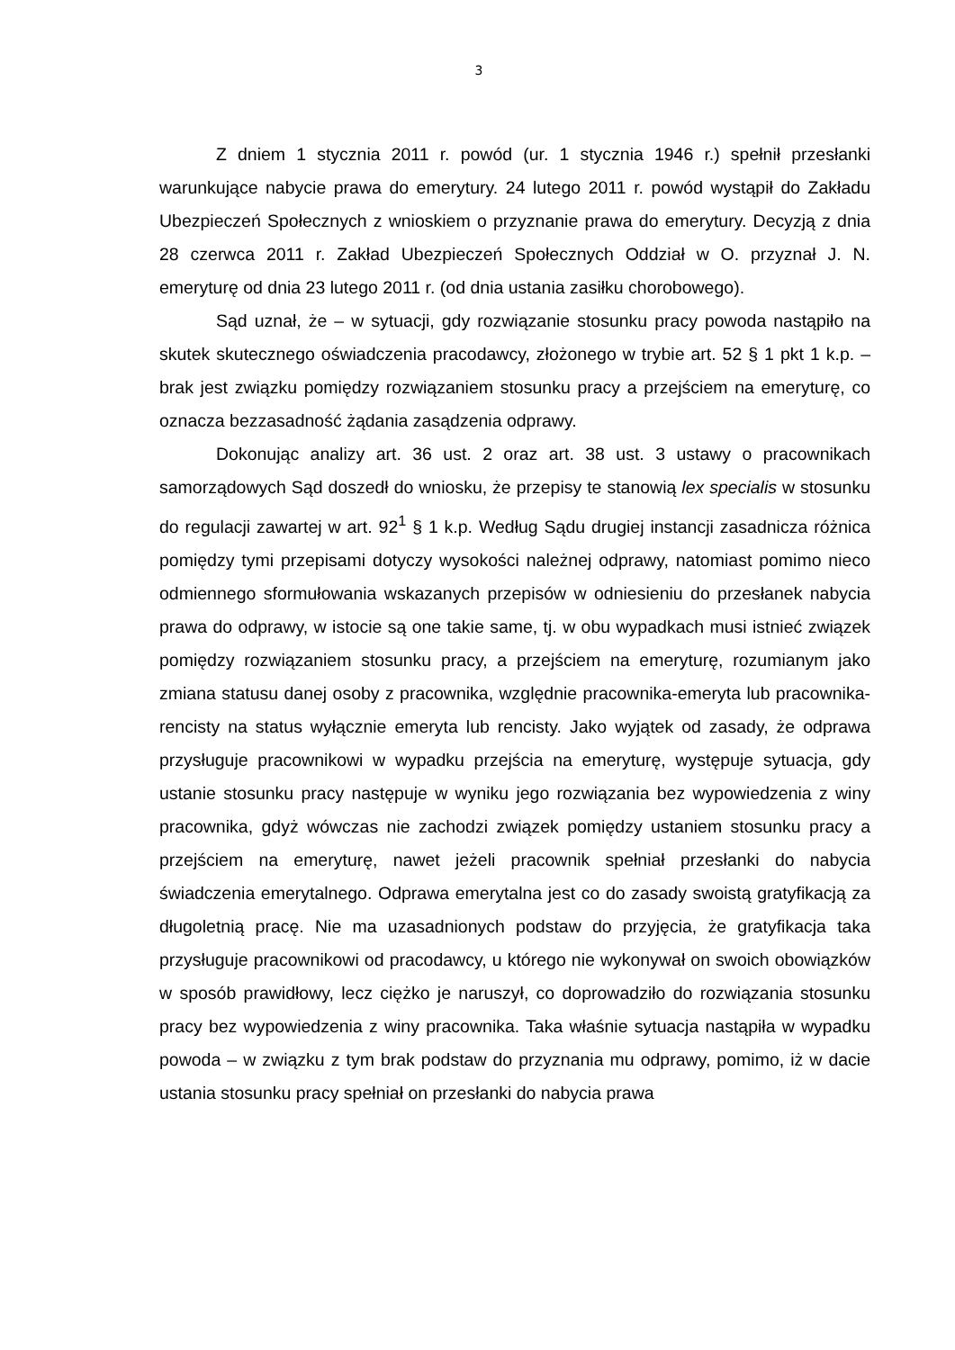3
Z dniem 1 stycznia 2011 r. powód (ur. 1 stycznia 1946 r.) spełnił przesłanki warunkujące nabycie prawa do emerytury. 24 lutego 2011 r. powód wystąpił do Zakładu Ubezpieczeń Społecznych z wnioskiem o przyznanie prawa do emerytury. Decyzją z dnia 28 czerwca 2011 r. Zakład Ubezpieczeń Społecznych Oddział w O. przyznał J. N. emeryturę od dnia 23 lutego 2011 r. (od dnia ustania zasiłku chorobowego).
Sąd uznał, że – w sytuacji, gdy rozwiązanie stosunku pracy powoda nastąpiło na skutek skutecznego oświadczenia pracodawcy, złożonego w trybie art. 52 § 1 pkt 1 k.p. – brak jest związku pomiędzy rozwiązaniem stosunku pracy a przejściem na emeryturę, co oznacza bezzasadność żądania zasądzenia odprawy.
Dokonując analizy art. 36 ust. 2 oraz art. 38 ust. 3 ustawy o pracownikach samorządowych Sąd doszedł do wniosku, że przepisy te stanowią lex specialis w stosunku do regulacji zawartej w art. 92<sup>1</sup> § 1 k.p. Według Sądu drugiej instancji zasadnicza różnica pomiędzy tymi przepisami dotyczy wysokości należnej odprawy, natomiast pomimo nieco odmiennego sformułowania wskazanych przepisów w odniesieniu do przesłanek nabycia prawa do odprawy, w istocie są one takie same, tj. w obu wypadkach musi istnieć związek pomiędzy rozwiązaniem stosunku pracy, a przejściem na emeryturę, rozumianym jako zmiana statusu danej osoby z pracownika, względnie pracownika-emeryta lub pracownika-rencisty na status wyłącznie emeryta lub rencisty. Jako wyjątek od zasady, że odprawa przysługuje pracownikowi w wypadku przejścia na emeryturę, występuje sytuacja, gdy ustanie stosunku pracy następuje w wyniku jego rozwiązania bez wypowiedzenia z winy pracownika, gdyż wówczas nie zachodzi związek pomiędzy ustaniem stosunku pracy a przejściem na emeryturę, nawet jeżeli pracownik spełniał przesłanki do nabycia świadczenia emerytalnego. Odprawa emerytalna jest co do zasady swoistą gratyfikacją za długoletnią pracę. Nie ma uzasadnionych podstaw do przyjęcia, że gratyfikacja taka przysługuje pracownikowi od pracodawcy, u którego nie wykonywał on swoich obowiązków w sposób prawidłowy, lecz ciężko je naruszył, co doprowadziło do rozwiązania stosunku pracy bez wypowiedzenia z winy pracownika. Taka właśnie sytuacja nastąpiła w wypadku powoda – w związku z tym brak podstaw do przyznania mu odprawy, pomimo, iż w dacie ustania stosunku pracy spełniał on przesłanki do nabycia prawa